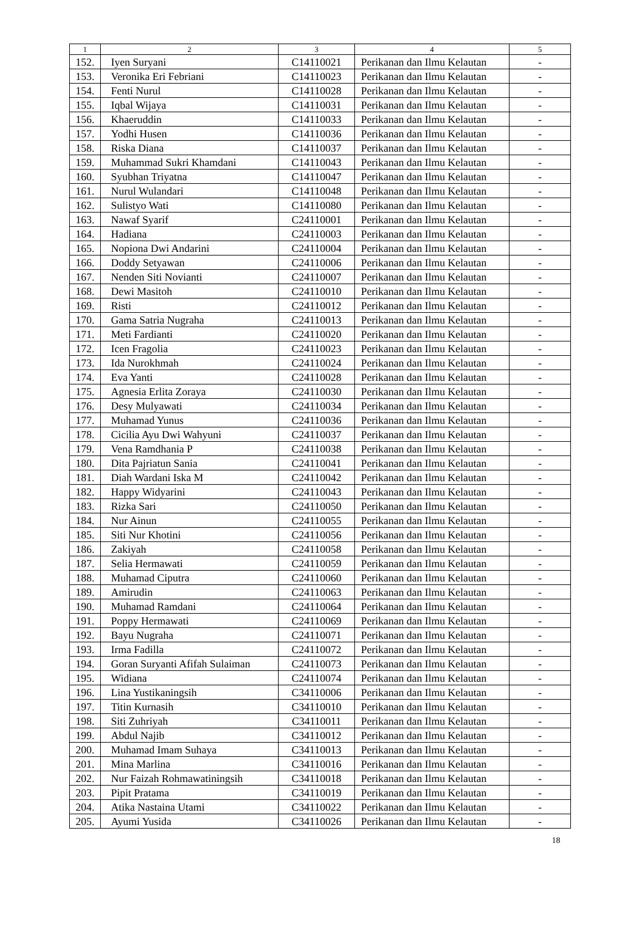| 1 | 2 | 3 | 4 | 5 |
| --- | --- | --- | --- | --- |
| 152. | Iyen Suryani | C14110021 | Perikanan dan Ilmu Kelautan | - |
| 153. | Veronika Eri Febriani | C14110023 | Perikanan dan Ilmu Kelautan | - |
| 154. | Fenti Nurul | C14110028 | Perikanan dan Ilmu Kelautan | - |
| 155. | Iqbal Wijaya | C14110031 | Perikanan dan Ilmu Kelautan | - |
| 156. | Khaeruddin | C14110033 | Perikanan dan Ilmu Kelautan | - |
| 157. | Yodhi Husen | C14110036 | Perikanan dan Ilmu Kelautan | - |
| 158. | Riska Diana | C14110037 | Perikanan dan Ilmu Kelautan | - |
| 159. | Muhammad Sukri Khamdani | C14110043 | Perikanan dan Ilmu Kelautan | - |
| 160. | Syubhan Triyatna | C14110047 | Perikanan dan Ilmu Kelautan | - |
| 161. | Nurul Wulandari | C14110048 | Perikanan dan Ilmu Kelautan | - |
| 162. | Sulistyo Wati | C14110080 | Perikanan dan Ilmu Kelautan | - |
| 163. | Nawaf Syarif | C24110001 | Perikanan dan Ilmu Kelautan | - |
| 164. | Hadiana | C24110003 | Perikanan dan Ilmu Kelautan | - |
| 165. | Nopiona Dwi Andarini | C24110004 | Perikanan dan Ilmu Kelautan | - |
| 166. | Doddy Setyawan | C24110006 | Perikanan dan Ilmu Kelautan | - |
| 167. | Nenden Siti Novianti | C24110007 | Perikanan dan Ilmu Kelautan | - |
| 168. | Dewi Masitoh | C24110010 | Perikanan dan Ilmu Kelautan | - |
| 169. | Risti | C24110012 | Perikanan dan Ilmu Kelautan | - |
| 170. | Gama Satria Nugraha | C24110013 | Perikanan dan Ilmu Kelautan | - |
| 171. | Meti Fardianti | C24110020 | Perikanan dan Ilmu Kelautan | - |
| 172. | Icen Fragolia | C24110023 | Perikanan dan Ilmu Kelautan | - |
| 173. | Ida Nurokhmah | C24110024 | Perikanan dan Ilmu Kelautan | - |
| 174. | Eva Yanti | C24110028 | Perikanan dan Ilmu Kelautan | - |
| 175. | Agnesia Erlita Zoraya | C24110030 | Perikanan dan Ilmu Kelautan | - |
| 176. | Desy Mulyawati | C24110034 | Perikanan dan Ilmu Kelautan | - |
| 177. | Muhamad Yunus | C24110036 | Perikanan dan Ilmu Kelautan | - |
| 178. | Cicilia Ayu Dwi Wahyuni | C24110037 | Perikanan dan Ilmu Kelautan | - |
| 179. | Vena Ramdhania P | C24110038 | Perikanan dan Ilmu Kelautan | - |
| 180. | Dita Pajriatun Sania | C24110041 | Perikanan dan Ilmu Kelautan | - |
| 181. | Diah Wardani Iska M | C24110042 | Perikanan dan Ilmu Kelautan | - |
| 182. | Happy Widyarini | C24110043 | Perikanan dan Ilmu Kelautan | - |
| 183. | Rizka Sari | C24110050 | Perikanan dan Ilmu Kelautan | - |
| 184. | Nur Ainun | C24110055 | Perikanan dan Ilmu Kelautan | - |
| 185. | Siti Nur Khotini | C24110056 | Perikanan dan Ilmu Kelautan | - |
| 186. | Zakiyah | C24110058 | Perikanan dan Ilmu Kelautan | - |
| 187. | Selia Hermawati | C24110059 | Perikanan dan Ilmu Kelautan | - |
| 188. | Muhamad Ciputra | C24110060 | Perikanan dan Ilmu Kelautan | - |
| 189. | Amirudin | C24110063 | Perikanan dan Ilmu Kelautan | - |
| 190. | Muhamad Ramdani | C24110064 | Perikanan dan Ilmu Kelautan | - |
| 191. | Poppy Hermawati | C24110069 | Perikanan dan Ilmu Kelautan | - |
| 192. | Bayu Nugraha | C24110071 | Perikanan dan Ilmu Kelautan | - |
| 193. | Irma Fadilla | C24110072 | Perikanan dan Ilmu Kelautan | - |
| 194. | Goran Suryanti Afifah Sulaiman | C24110073 | Perikanan dan Ilmu Kelautan | - |
| 195. | Widiana | C24110074 | Perikanan dan Ilmu Kelautan | - |
| 196. | Lina Yustikaningsih | C34110006 | Perikanan dan Ilmu Kelautan | - |
| 197. | Titin Kurnasih | C34110010 | Perikanan dan Ilmu Kelautan | - |
| 198. | Siti Zuhriyah | C34110011 | Perikanan dan Ilmu Kelautan | - |
| 199. | Abdul Najib | C34110012 | Perikanan dan Ilmu Kelautan | - |
| 200. | Muhamad Imam Suhaya | C34110013 | Perikanan dan Ilmu Kelautan | - |
| 201. | Mina Marlina | C34110016 | Perikanan dan Ilmu Kelautan | - |
| 202. | Nur Faizah Rohmawatiningsih | C34110018 | Perikanan dan Ilmu Kelautan | - |
| 203. | Pipit Pratama | C34110019 | Perikanan dan Ilmu Kelautan | - |
| 204. | Atika Nastaina Utami | C34110022 | Perikanan dan Ilmu Kelautan | - |
| 205. | Ayumi Yusida | C34110026 | Perikanan dan Ilmu Kelautan | - |
18